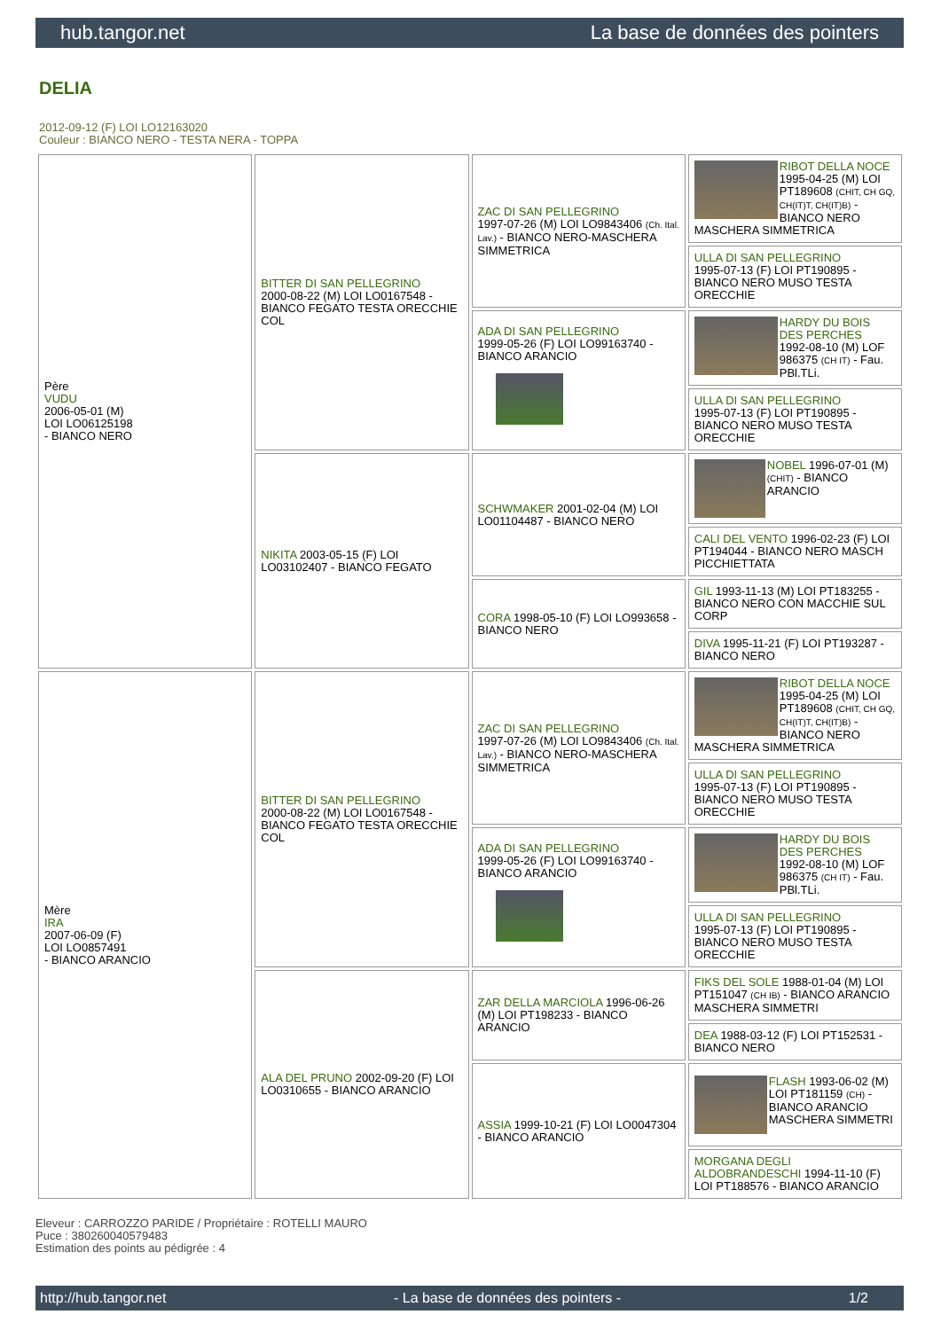hub.tangor.net La base de données des pointers
DELIA
2012-09-12 (F) LOI LO12163020
Couleur : BIANCO NERO - TESTA NERA - TOPPA
| Père VUDU 2006-05-01 (M) LOI LO06125198 - BIANCO NERO | BITTER DI SAN PELLEGRINO 2000-08-22 (M) LOI LO0167548 - BIANCO FEGATO TESTA ORECCHIE COL | ZAC DI SAN PELLEGRINO 1997-07-26 (M) LOI LO9843406 (Ch. Ital. Lav.) - BIANCO NERO-MASCHERA SIMMETRICA | RIBOT DELLA NOCE 1995-04-25 (M) LOI PT189608 (CHIT, CH GQ, CH(IT)T, CH(IT)B) - BIANCO NERO MASCHERA SIMMETRICA |
| | | | ULLA DI SAN PELLEGRINO 1995-07-13 (F) LOI PT190895 - BIANCO NERO MUSO TESTA ORECCHIE |
| | | ADA DI SAN PELLEGRINO 1999-05-26 (F) LOI LO99163740 - BIANCO ARANCIO | HARDY DU BOIS DES PERCHES 1992-08-10 (M) LOF 986375 (CH IT) - Fau. PBl.TLi. |
| | | | ULLA DI SAN PELLEGRINO 1995-07-13 (F) LOI PT190895 - BIANCO NERO MUSO TESTA ORECCHIE |
| | NIKITA 2003-05-15 (F) LOI LO03102407 - BIANCO FEGATO | SCHWMAKER 2001-02-04 (M) LOI LO01104487 - BIANCO NERO | NOBEL 1996-07-01 (M) (CHIT) - BIANCO ARANCIO |
| | | | CALI DEL VENTO 1996-02-23 (F) LOI PT194044 - BIANCO NERO MASCH PICCHIETTATA |
| | | CORA 1998-05-10 (F) LOI LO993658 - BIANCO NERO | GIL 1993-11-13 (M) LOI PT183255 - BIANCO NERO CON MACCHIE SUL CORP |
| | | | DIVA 1995-11-21 (F) LOI PT193287 - BIANCO NERO |
| Mère IRA 2007-06-09 (F) LOI LO0857491 - BIANCO ARANCIO | BITTER DI SAN PELLEGRINO 2000-08-22 (M) LOI LO0167548 - BIANCO FEGATO TESTA ORECCHIE COL | ZAC DI SAN PELLEGRINO 1997-07-26 (M) LOI LO9843406 (Ch. Ital. Lav.) - BIANCO NERO-MASCHERA SIMMETRICA | RIBOT DELLA NOCE 1995-04-25 (M) LOI PT189608 (CHIT, CH GQ, CH(IT)T, CH(IT)B) - BIANCO NERO MASCHERA SIMMETRICA |
| | | | ULLA DI SAN PELLEGRINO 1995-07-13 (F) LOI PT190895 - BIANCO NERO MUSO TESTA ORECCHIE |
| | | ADA DI SAN PELLEGRINO 1999-05-26 (F) LOI LO99163740 - BIANCO ARANCIO | HARDY DU BOIS DES PERCHES 1992-08-10 (M) LOF 986375 (CH IT) - Fau. PBl.TLi. |
| | | | ULLA DI SAN PELLEGRINO 1995-07-13 (F) LOI PT190895 - BIANCO NERO MUSO TESTA ORECCHIE |
| | ALA DEL PRUNO 2002-09-20 (F) LOI LO0310655 - BIANCO ARANCIO | ZAR DELLA MARCIOLA 1996-06-26 (M) LOI PT198233 - BIANCO ARANCIO | FIKS DEL SOLE 1988-01-04 (M) LOI PT151047 (CH IB) - BIANCO ARANCIO MASCHERA SIMMETRI |
| | | | DEA 1988-03-12 (F) LOI PT152531 - BIANCO NERO |
| | | ASSIA 1999-10-21 (F) LOI LO0047304 - BIANCO ARANCIO | FLASH 1993-06-02 (M) LOI PT181159 (CH) - BIANCO ARANCIO MASCHERA SIMMETRI |
| | | | MORGANA DEGLI ALDOBRANDESCHI 1994-11-10 (F) LOI PT188576 - BIANCO ARANCIO |
Eleveur : CARROZZO PARIDE / Propriétaire : ROTELLI MAURO
Puce : 380260040579483
Estimation des points au pédigrée : 4
http://hub.tangor.net - La base de données des pointers - 1/2